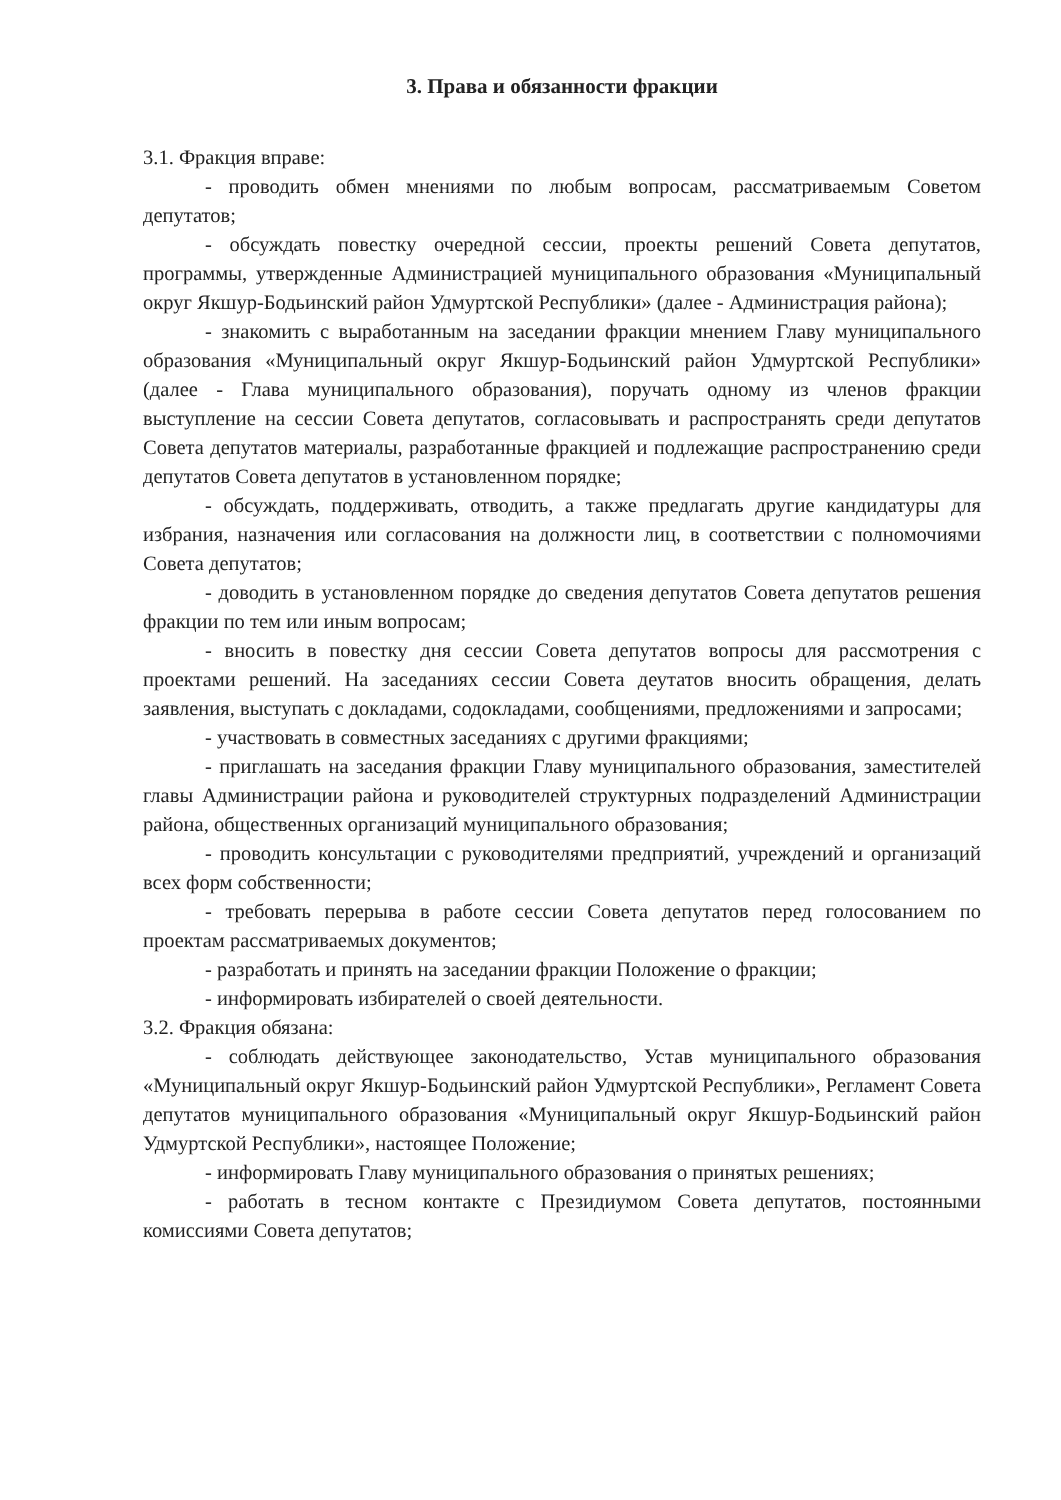3. Права и обязанности фракции
3.1. Фракция вправе:
- проводить обмен мнениями по любым вопросам, рассматриваемым Советом депутатов;
- обсуждать повестку очередной сессии, проекты решений Совета депутатов, программы, утвержденные Администрацией муниципального образования «Муниципальный округ Якшур-Бодьинский район Удмуртской Республики» (далее - Администрация района);
- знакомить с выработанным на заседании фракции мнением Главу муниципального образования «Муниципальный округ Якшур-Бодьинский район Удмуртской Республики» (далее - Глава муниципального образования), поручать одному из членов фракции выступление на сессии Совета депутатов, согласовывать и распространять среди депутатов Совета депутатов материалы, разработанные фракцией и подлежащие распространению среди депутатов Совета депутатов в установленном порядке;
- обсуждать, поддерживать, отводить, а также предлагать другие кандидатуры для избрания, назначения или согласования на должности лиц, в соответствии с полномочиями Совета депутатов;
- доводить в установленном порядке до сведения депутатов Совета депутатов решения фракции по тем или иным вопросам;
- вносить в повестку дня сессии Совета депутатов вопросы для рассмотрения с проектами решений. На заседаниях сессии Совета деутатов вносить обращения, делать заявления, выступать с докладами, содокладами, сообщениями, предложениями и запросами;
- участвовать в совместных заседаниях с другими фракциями;
- приглашать на заседания фракции Главу муниципального образования, заместителей главы Администрации района и руководителей структурных подразделений Администрации района, общественных организаций муниципального образования;
- проводить консультации с руководителями предприятий, учреждений и организаций всех форм собственности;
- требовать перерыва в работе сессии Совета депутатов перед голосованием по проектам рассматриваемых документов;
- разработать и принять на заседании фракции Положение о фракции;
- информировать избирателей о своей деятельности.
3.2. Фракция обязана:
- соблюдать действующее законодательство, Устав муниципального образования «Муниципальный округ Якшур-Бодьинский район Удмуртской Республики», Регламент Совета депутатов муниципального образования «Муниципальный округ Якшур-Бодьинский район Удмуртской Республики», настоящее Положение;
- информировать Главу муниципального образования о принятых решениях;
- работать в тесном контакте с Президиумом Совета депутатов, постоянными комиссиями Совета депутатов;